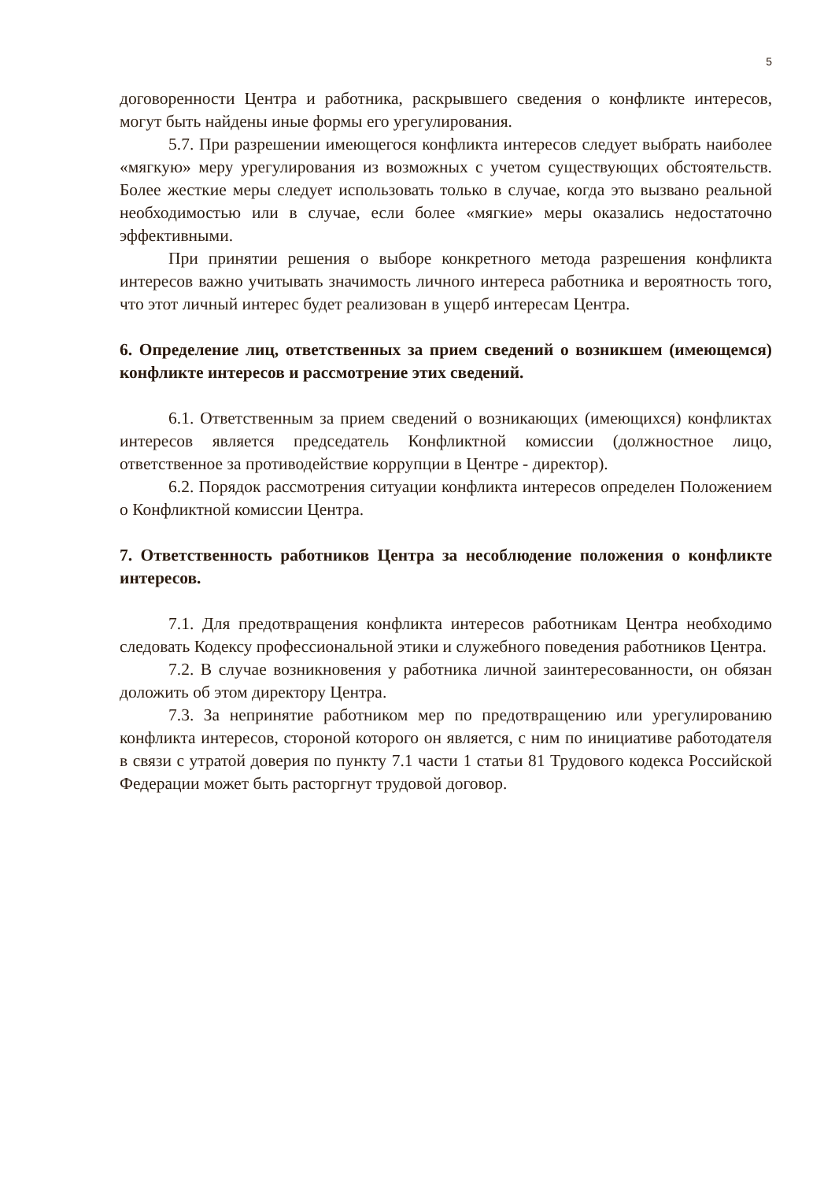5
договоренности Центра и работника, раскрывшего сведения о конфликте интересов, могут быть найдены иные формы его урегулирования.
5.7. При разрешении имеющегося конфликта интересов следует выбрать наиболее «мягкую» меру урегулирования из возможных с учетом существующих обстоятельств. Более жесткие меры следует использовать только в случае, когда это вызвано реальной необходимостью или в случае, если более «мягкие» меры оказались недостаточно эффективными.
При принятии решения о выборе конкретного метода разрешения конфликта интересов важно учитывать значимость личного интереса работника и вероятность того, что этот личный интерес будет реализован в ущерб интересам Центра.
6. Определение лиц, ответственных за прием сведений о возникшем (имеющемся) конфликте интересов и рассмотрение этих сведений.
6.1. Ответственным за прием сведений о возникающих (имеющихся) конфликтах интересов является председатель Конфликтной комиссии (должностное лицо, ответственное за противодействие коррупции в Центре - директор).
6.2. Порядок рассмотрения ситуации конфликта интересов определен Положением о Конфликтной комиссии Центра.
7. Ответственность работников Центра за несоблюдение положения о конфликте интересов.
7.1. Для предотвращения конфликта интересов работникам Центра необходимо следовать Кодексу профессиональной этики и служебного поведения работников Центра.
7.2. В случае возникновения у работника личной заинтересованности, он обязан доложить об этом директору Центра.
7.3. За непринятие работником мер по предотвращению или урегулированию конфликта интересов, стороной которого он является, с ним по инициативе работодателя в связи с утратой доверия по пункту 7.1 части 1 статьи 81 Трудового кодекса Российской Федерации может быть расторгнут трудовой договор.